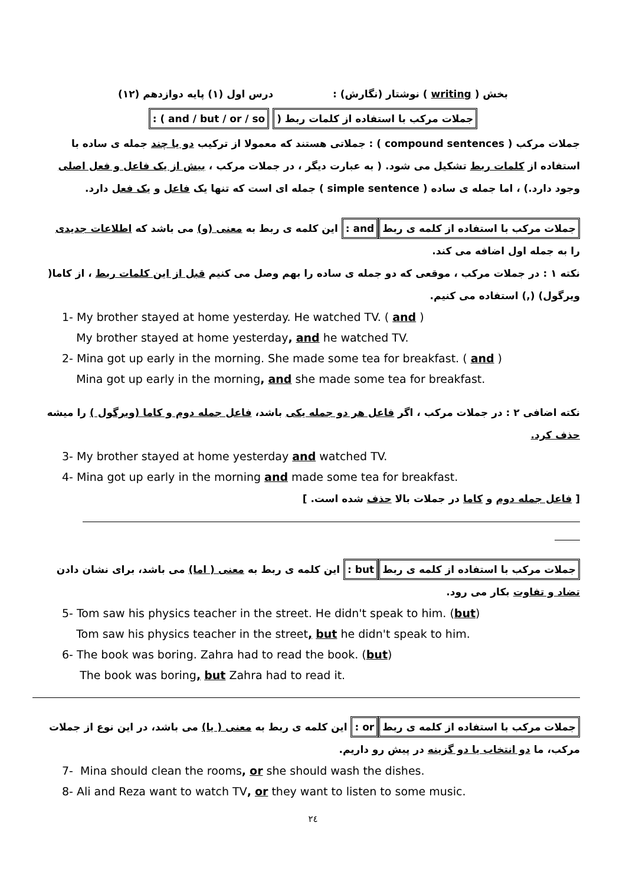بخش ( writing ) نوشتار (نگارش) : درس اول (۱) پایه دوازدهم (۱۲)
جملات مرکب با استفاده از کلمات ربط ( and / but / or / so ) :
جملات مرکب ( compound sentences ) : جملاتی هستند که معمولا از ترکیب دو یا چند جمله ی ساده با استفاده از کلمات ربط تشکیل می شود. ( به عبارت دیگر ، در جملات مرکب ، بیش از یک فاعل و فعل اصلی وجود دارد.) ، اما جمله ی ساده ( simple sentence ) جمله ای است که تنها یک فاعل و یک فعل دارد.
جملات مرکب با استفاده از کلمه ی ربط and : این کلمه ی ربط به معنی (و) می باشد که اطلاعات جدیدی را به جمله اول اضافه می کند.
نکته ۱ : در جملات مرکب ، موقعی که دو جمله ی ساده را بهم وصل می کنیم قبل از این کلمات ربط ، از کاما( ویرگول) (,) استفاده می کنیم.
1- My brother stayed at home yesterday. He watched TV. ( and )
My brother stayed at home yesterday, and he watched TV.
2- Mina got up early in the morning. She made some tea for breakfast. ( and )
Mina got up early in the morning, and she made some tea for breakfast.
نکته اضافی ۲ : در جملات مرکب ، اگر فاعل هر دو جمله یکی باشد، فاعل جمله دوم و کاما (ویرگول ) را میشه حذف کرد.
3- My brother stayed at home yesterday and watched TV.
4- Mina got up early in the morning and made some tea for breakfast.
[ فاعل جمله دوم و کاما در جملات بالا حذف شده است. ]
جملات مرکب با استفاده از کلمه ی ربط but : این کلمه ی ربط به معنی ( اما) می باشد، برای نشان دادن تضاد و تفاوت بکار می رود.
5- Tom saw his physics teacher in the street. He didn't speak to him. (but)
Tom saw his physics teacher in the street, but he didn't speak to him.
6- The book was boring. Zahra had to read the book. (but)
The book was boring, but Zahra had to read it.
جملات مرکب با استفاده از کلمه ی ربط or : این کلمه ی ربط به معنی ( یا) می باشد، در این نوع از جملات مرکب، ما دو انتخاب یا دو گزینه در پیش رو داریم.
7- Mina should clean the rooms, or she should wash the dishes.
8- Ali and Reza want to watch TV, or they want to listen to some music.
۲٤